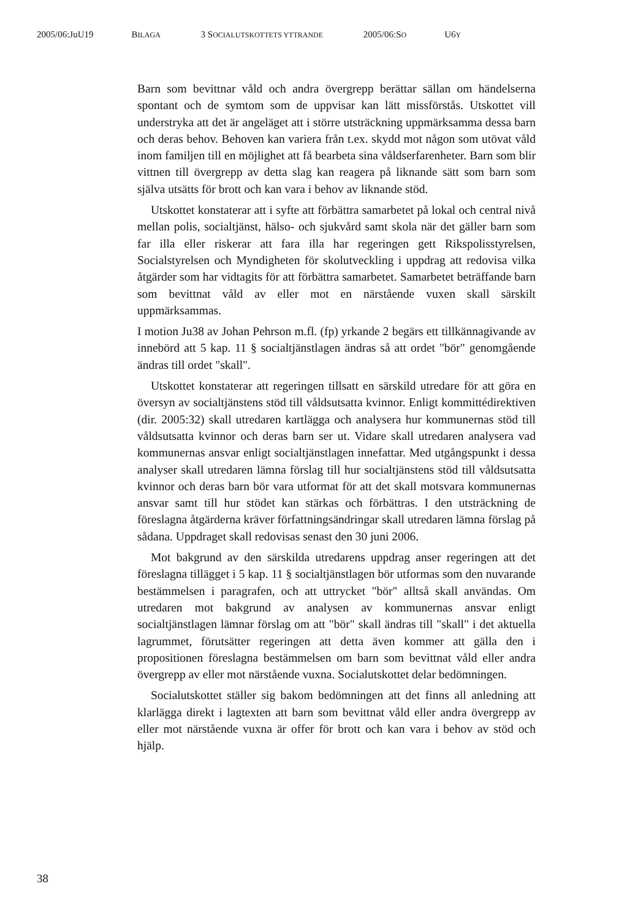2005/06:JuU19 BILAGA 3 SOCIALUTSKOTTETS YTTRANDE 2005/06:SO U6Y
Barn som bevittnar våld och andra övergrepp berättar sällan om händelserna spontant och de symtom som de uppvisar kan lätt missförstås. Utskottet vill understryka att det är angeläget att i större utsträckning uppmärksamma dessa barn och deras behov. Behoven kan variera från t.ex. skydd mot någon som utövat våld inom familjen till en möjlighet att få bearbeta sina våldserfarenheter. Barn som blir vittnen till övergrepp av detta slag kan reagera på liknande sätt som barn som själva utsätts för brott och kan vara i behov av liknande stöd.
Utskottet konstaterar att i syfte att förbättra samarbetet på lokal och central nivå mellan polis, socialtjänst, hälso- och sjukvård samt skola när det gäller barn som far illa eller riskerar att fara illa har regeringen gett Rikspolisstyrelsen, Socialstyrelsen och Myndigheten för skolutveckling i uppdrag att redovisa vilka åtgärder som har vidtagits för att förbättra samarbetet. Samarbetet beträffande barn som bevittnat våld av eller mot en närstående vuxen skall särskilt uppmärksammas.
I motion Ju38 av Johan Pehrson m.fl. (fp) yrkande 2 begärs ett tillkännagivande av innebörd att 5 kap. 11 § socialtjänstlagen ändras så att ordet "bör" genomgående ändras till ordet "skall".
Utskottet konstaterar att regeringen tillsatt en särskild utredare för att göra en översyn av socialtjänstens stöd till våldsutsatta kvinnor. Enligt kommittédirektiven (dir. 2005:32) skall utredaren kartlägga och analysera hur kommunernas stöd till våldsutsatta kvinnor och deras barn ser ut. Vidare skall utredaren analysera vad kommunernas ansvar enligt socialtjänstlagen innefattar. Med utgångspunkt i dessa analyser skall utredaren lämna förslag till hur socialtjänstens stöd till våldsutsatta kvinnor och deras barn bör vara utformat för att det skall motsvara kommunernas ansvar samt till hur stödet kan stärkas och förbättras. I den utsträckning de föreslagna åtgärderna kräver författningsändringar skall utredaren lämna förslag på sådana. Uppdraget skall redovisas senast den 30 juni 2006.
Mot bakgrund av den särskilda utredarens uppdrag anser regeringen att det föreslagna tillägget i 5 kap. 11 § socialtjänstlagen bör utformas som den nuvarande bestämmelsen i paragrafen, och att uttrycket "bör" alltså skall användas. Om utredaren mot bakgrund av analysen av kommunernas ansvar enligt socialtjänstlagen lämnar förslag om att "bör" skall ändras till "skall" i det aktuella lagrummet, förutsätter regeringen att detta även kommer att gälla den i propositionen föreslagna bestämmelsen om barn som bevittnat våld eller andra övergrepp av eller mot närstående vuxna. Socialutskottet delar bedömningen.
Socialutskottet ställer sig bakom bedömningen att det finns all anledning att klarlägga direkt i lagtexten att barn som bevittnat våld eller andra övergrepp av eller mot närstående vuxna är offer för brott och kan vara i behov av stöd och hjälp.
38